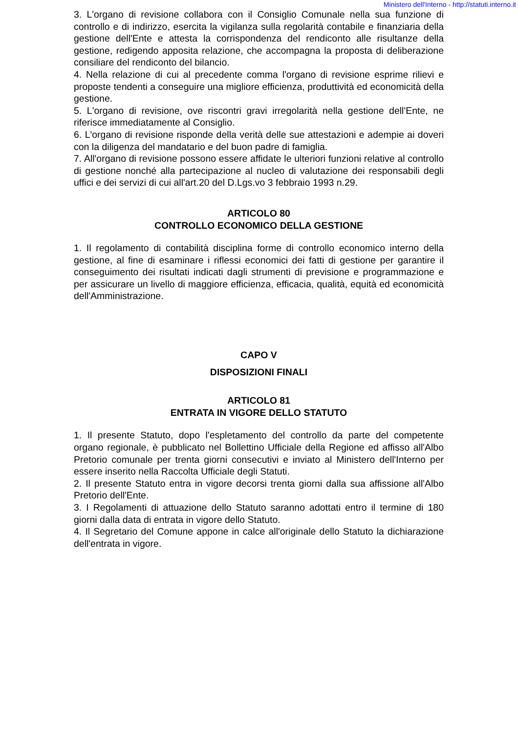Ministero dell'Interno - http://statuti.interno.it
3. L'organo di revisione collabora con il Consiglio Comunale nella sua funzione di controllo e di indirizzo, esercita la vigilanza sulla regolarità contabile e finanziaria della gestione dell'Ente e attesta la corrispondenza del rendiconto alle risultanze della gestione, redigendo apposita relazione, che accompagna la proposta di deliberazione consiliare del rendiconto del bilancio.
4. Nella relazione di cui al precedente comma l'organo di revisione esprime rilievi e proposte tendenti a conseguire una migliore efficienza, produttività ed economicità della gestione.
5. L'organo di revisione, ove riscontri gravi irregolarità nella gestione dell'Ente, ne riferisce immediatamente al Consiglio.
6. L'organo di revisione risponde della verità delle sue attestazioni e adempie ai doveri con la diligenza del mandatario e del buon padre di famiglia.
7. All'organo di revisione possono essere affidate le ulteriori funzioni relative al controllo di gestione nonché alla partecipazione al nucleo di valutazione dei responsabili degli uffici e dei servizi di cui all'art.20 del D.Lgs.vo 3 febbraio 1993 n.29.
ARTICOLO 80
CONTROLLO ECONOMICO DELLA GESTIONE
1. Il regolamento di contabilità disciplina forme di controllo economico interno della gestione, al fine di esaminare i riflessi economici dei fatti di gestione per garantire il conseguimento dei risultati indicati dagli strumenti di previsione e programmazione e per assicurare un livello di maggiore efficienza, efficacia, qualità, equità ed economicità dell'Amministrazione.
CAPO V
DISPOSIZIONI FINALI
ARTICOLO 81
ENTRATA IN VIGORE DELLO STATUTO
1. Il presente Statuto, dopo l'espletamento del controllo da parte del competente organo regionale, è pubblicato nel Bollettino Ufficiale della Regione ed affisso all'Albo Pretorio comunale per trenta giorni consecutivi e inviato al Ministero dell'Interno per essere inserito nella Raccolta Ufficiale degli Statuti.
2. Il presente Statuto entra in vigore decorsi trenta giorni dalla sua affissione all'Albo Pretorio dell'Ente.
3. I Regolamenti di attuazione dello Statuto saranno adottati entro il termine di 180 giorni dalla data di entrata in vigore dello Statuto.
4. Il Segretario del Comune appone in calce all'originale dello Statuto la dichiarazione dell'entrata in vigore.